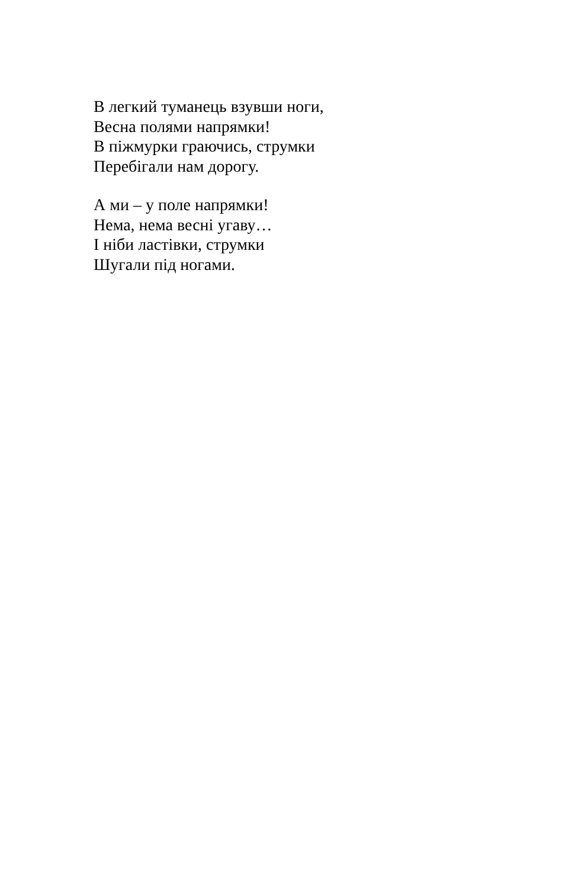В легкий туманець взувши ноги,
Весна полями напрямки!
В піжмурки граючись, струмки
Перебігали нам дорогу.
А ми – у поле напрямки!
Нема, нема весні угаву…
І ніби ластівки, струмки
Шугали під ногами.